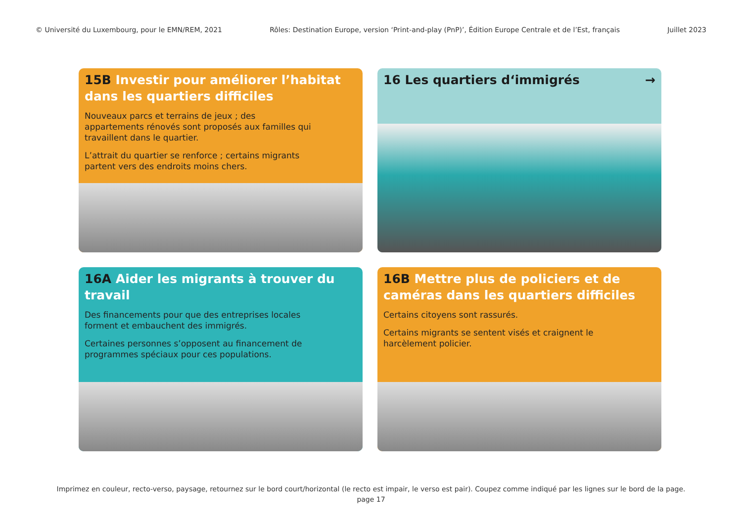© Université du Luxembourg, pour le EMN/REM, 2021 Rôles: Destination Europe, version ‘Print-and-play (PnP)’, Édition Europe Centrale et de l’Est, français Juillet 2023
15B Investir pour améliorer l’habitat dans les quartiers difficiles
Nouveaux parcs et terrains de jeux ; des appartements rénovés sont proposés aux familles qui travaillent dans le quartier.
L’attrait du quartier se renforce ; certains migrants partent vers des endroits moins chers.
16 Les quartiers d‘immigrés →
16A Aider les migrants à trouver du travail
Des financements pour que des entreprises locales forment et embauchent des immigrés.
Certaines personnes s’opposent au financement de programmes spéciaux pour ces populations.
16B Mettre plus de policiers et de caméras dans les quartiers difficiles
Certains citoyens sont rassurés.
Certains migrants se sentent visés et craignent le harcèlement policier.
Imprimez en couleur, recto-verso, paysage, retournez sur le bord court/horizontal (le recto est impair, le verso est pair). Coupez comme indiqué par les lignes sur le bord de la page.
page 17